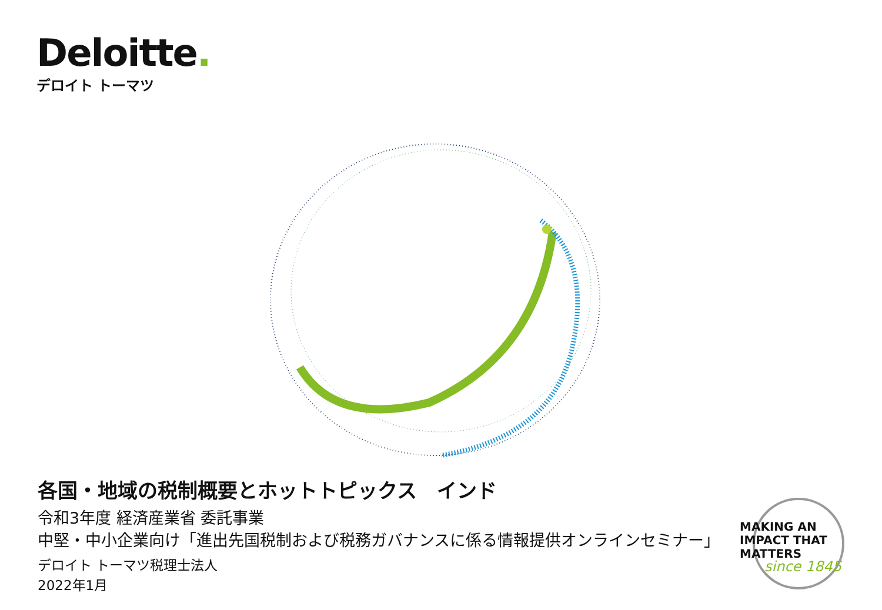Deloitte.
デロイト トーマツ
各国・地域の税制概要とホットトピックス　インド
令和3年度 経済産業省 委託事業
中堅・中小企業向け「進出先国税制および税務ガバナンスに係る情報提供オンラインセミナー」
デロイト トーマツ税理士法人
2022年1月
MAKING AN
IMPACT THAT
MATTERS
since 1845